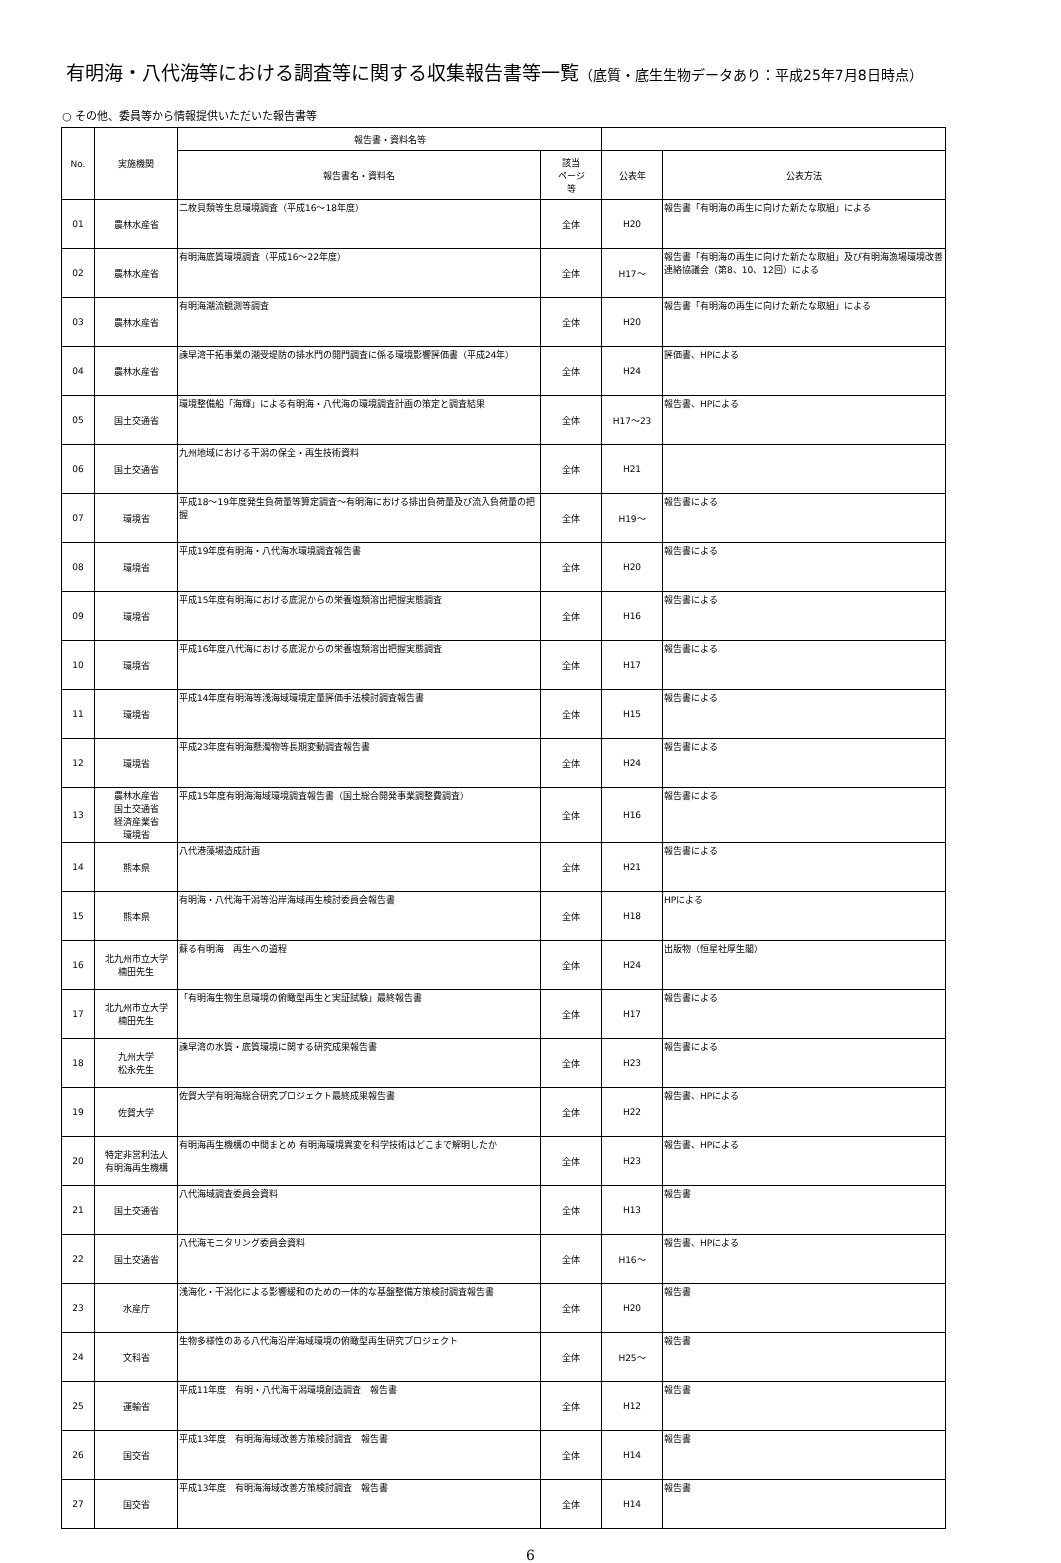有明海・八代海等における調査等に関する収集報告書等一覧（底質・底生生物データあり：平成25年7月8日時点）
○ その他、委員等から情報提供いただいた報告書等
| No. | 実施機関 | 報告書・資料名等 | | | |
| --- | --- | --- | --- | --- | --- |
| | | 報告書名・資料名 | 該当 ページ 等 | 公表年 | 公表方法 |
| 01 | 農林水産省 | 二枚貝類等生息環境調査（平成16～18年度） | 全体 | H20 | 報告書「有明海の再生に向けた新たな取組」による |
| 02 | 農林水産省 | 有明海底質環境調査（平成16～22年度） | 全体 | H17～ | 報告書「有明海の再生に向けた新たな取組」及び有明海漁場環境改善連絡協議会（第8、10、12回）による |
| 03 | 農林水産省 | 有明海潮流観測等調査 | 全体 | H20 | 報告書「有明海の再生に向けた新たな取組」による |
| 04 | 農林水産省 | 諫早湾干拓事業の潮受堤防の排水門の開門調査に係る環境影響評価書（平成24年） | 全体 | H24 | 評価書、HPによる |
| 05 | 国土交通省 | 環境整備船「海輝」による有明海・八代海の環境調査計画の策定と調査結果 | 全体 | H17～23 | 報告書、HPによる |
| 06 | 国土交通省 | 九州地域における干潟の保全・再生技術資料 | 全体 | H21 | |
| 07 | 環境省 | 平成18～19年度発生負荷量等算定調査～有明海における排出負荷量及び流入負荷量の把握 | 全体 | H19～ | 報告書による |
| 08 | 環境省 | 平成19年度有明海・八代海水環境調査報告書 | 全体 | H20 | 報告書による |
| 09 | 環境省 | 平成15年度有明海における底泥からの栄養塩類溶出把握実態調査 | 全体 | H16 | 報告書による |
| 10 | 環境省 | 平成16年度八代海における底泥からの栄養塩類溶出把握実態調査 | 全体 | H17 | 報告書による |
| 11 | 環境省 | 平成14年度有明海等浅海域環境定量評価手法検討調査報告書 | 全体 | H15 | 報告書による |
| 12 | 環境省 | 平成23年度有明海懸濁物等長期変動調査報告書 | 全体 | H24 | 報告書による |
| 13 | 農林水産省 国土交通省 経済産業省 環境省 | 平成15年度有明海海域環境調査報告書（国土総合開発事業調整費調査） | 全体 | H16 | 報告書による |
| 14 | 熊本県 | 八代港藻場造成計画 | 全体 | H21 | 報告書による |
| 15 | 熊本県 | 有明海・八代海干潟等沿岸海域再生検討委員会報告書 | 全体 | H18 | HPによる |
| 16 | 北九州市立大学 楠田先生 | 蘇る有明海 再生への道程 | 全体 | H24 | 出版物（恒星社厚生閣） |
| 17 | 北九州市立大学 楠田先生 | 「有明海生物生息環境の俯瞰型再生と実証試験」最終報告書 | 全体 | H17 | 報告書による |
| 18 | 九州大学 松永先生 | 諫早湾の水質・底質環境に関する研究成果報告書 | 全体 | H23 | 報告書による |
| 19 | 佐賀大学 | 佐賀大学有明海総合研究プロジェクト最終成果報告書 | 全体 | H22 | 報告書、HPによる |
| 20 | 特定非営利法人 有明海再生機構 | 有明海再生機構の中間まとめ 有明海環境異変を科学技術はどこまで解明したか | 全体 | H23 | 報告書、HPによる |
| 21 | 国土交通省 | 八代海域調査委員会資料 | 全体 | H13 | 報告書 |
| 22 | 国土交通省 | 八代海モニタリング委員会資料 | 全体 | H16～ | 報告書、HPによる |
| 23 | 水産庁 | 浅海化・干潟化による影響緩和のための一体的な基盤整備方策検討調査報告書 | 全体 | H20 | 報告書 |
| 24 | 文科省 | 生物多様性のある八代海沿岸海域環境の俯瞰型再生研究プロジェクト | 全体 | H25～ | 報告書 |
| 25 | 運輸省 | 平成11年度 有明・八代海干潟環境創造調査 報告書 | 全体 | H12 | 報告書 |
| 26 | 国交省 | 平成13年度 有明海海域改善方策検討調査 報告書 | 全体 | H14 | 報告書 |
| 27 | 国交省 | 平成13年度 有明海海域改善方策検討調査 報告書 | 全体 | H14 | 報告書 |
6